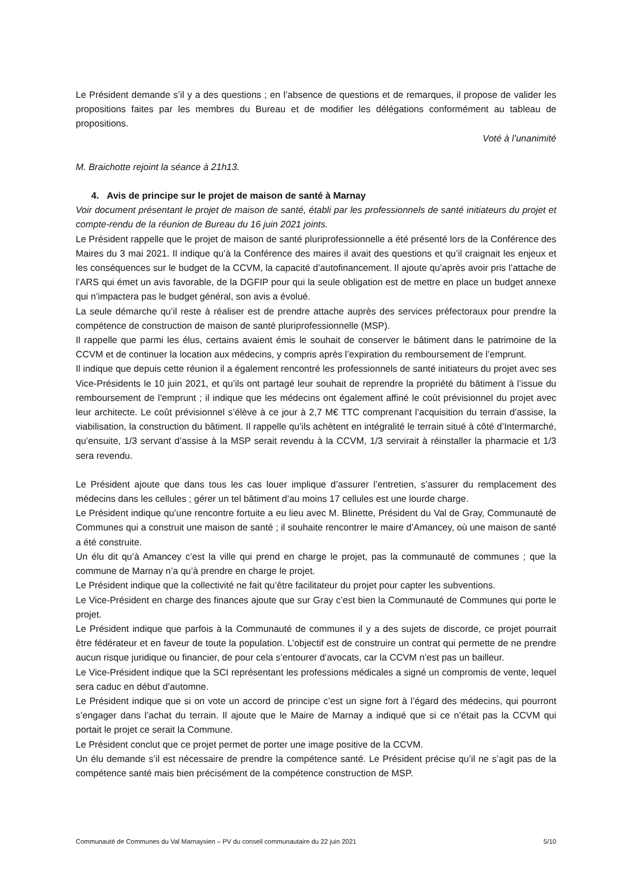Le Président demande s’il y a des questions ; en l’absence de questions et de remarques, il propose de valider les propositions faites par les membres du Bureau et de modifier les délégations conformément au tableau de propositions.
Voté à l’unanimité
M. Braichotte rejoint la séance à 21h13.
4. Avis de principe sur le projet de maison de santé à Marnay
Voir document présentant le projet de maison de santé, établi par les professionnels de santé initiateurs du projet et compte-rendu de la réunion de Bureau du 16 juin 2021 joints.
Le Président rappelle que le projet de maison de santé pluriprofessionnelle a été présenté lors de la Conférence des Maires du 3 mai 2021. Il indique qu’à la Conférence des maires il avait des questions et qu’il craignait les enjeux et les conséquences sur le budget de la CCVM, la capacité d’autofinancement. Il ajoute qu’après avoir pris l’attache de l’ARS qui émet un avis favorable, de la DGFIP pour qui la seule obligation est de mettre en place un budget annexe qui n’impactera pas le budget général, son avis a évolué.
La seule démarche qu’il reste à réaliser est de prendre attache auprès des services préfectoraux pour prendre la compétence de construction de maison de santé pluriprofessionnelle (MSP).
Il rappelle que parmi les élus, certains avaient émis le souhait de conserver le bâtiment dans le patrimoine de la CCVM et de continuer la location aux médecins, y compris après l’expiration du remboursement de l’emprunt.
Il indique que depuis cette réunion il a également rencontré les professionnels de santé initiateurs du projet avec ses Vice-Présidents le 10 juin 2021, et qu’ils ont partagé leur souhait de reprendre la propriété du bâtiment à l’issue du remboursement de l’emprunt ; il indique que les médecins ont également affiné le coût prévisionnel du projet avec leur architecte. Le coût prévisionnel s’élève à ce jour à 2,7 M€ TTC comprenant l’acquisition du terrain d’assise, la viabilisation, la construction du bâtiment. Il rappelle qu’ils achètent en intégralité le terrain situé à côté d’Intermarché, qu’ensuite, 1/3 servant d’assise à la MSP serait revendu à la CCVM, 1/3 servirait à réinstaller la pharmacie et 1/3 sera revendu.
Le Président ajoute que dans tous les cas louer implique d’assurer l’entretien, s’assurer du remplacement des médecins dans les cellules ; gérer un tel bâtiment d’au moins 17 cellules est une lourde charge.
Le Président indique qu’une rencontre fortuite a eu lieu avec M. Blinette, Président du Val de Gray, Communauté de Communes qui a construit une maison de santé ; il souhaite rencontrer le maire d’Amancey, où une maison de santé a été construite.
Un élu dit qu’à Amancey c’est la ville qui prend en charge le projet, pas la communauté de communes ; que la commune de Marnay n’a qu’à prendre en charge le projet.
Le Président indique que la collectivité ne fait qu’être facilitateur du projet pour capter les subventions.
Le Vice-Président en charge des finances ajoute que sur Gray c’est bien la Communauté de Communes qui porte le projet.
Le Président indique que parfois à la Communauté de communes il y a des sujets de discorde, ce projet pourrait être fédérateur et en faveur de toute la population. L’objectif est de construire un contrat qui permette de ne prendre aucun risque juridique ou financier, de pour cela s’entourer d’avocats, car la CCVM n’est pas un bailleur.
Le Vice-Président indique que la SCI représentant les professions médicales a signé un compromis de vente, lequel sera caduc en début d’automne.
Le Président indique que si on vote un accord de principe c’est un signe fort à l’égard des médecins, qui pourront s’engager dans l’achat du terrain. Il ajoute que le Maire de Marnay a indiqué que si ce n’était pas la CCVM qui portait le projet ce serait la Commune.
Le Président conclut que ce projet permet de porter une image positive de la CCVM.
Un élu demande s’il est nécessaire de prendre la compétence santé. Le Président précise qu’il ne s’agit pas de la compétence santé mais bien précisément de la compétence construction de MSP.
Communauté de Communes du Val Marnaysien – PV du conseil communautaire du 22 juin 2021 5/10